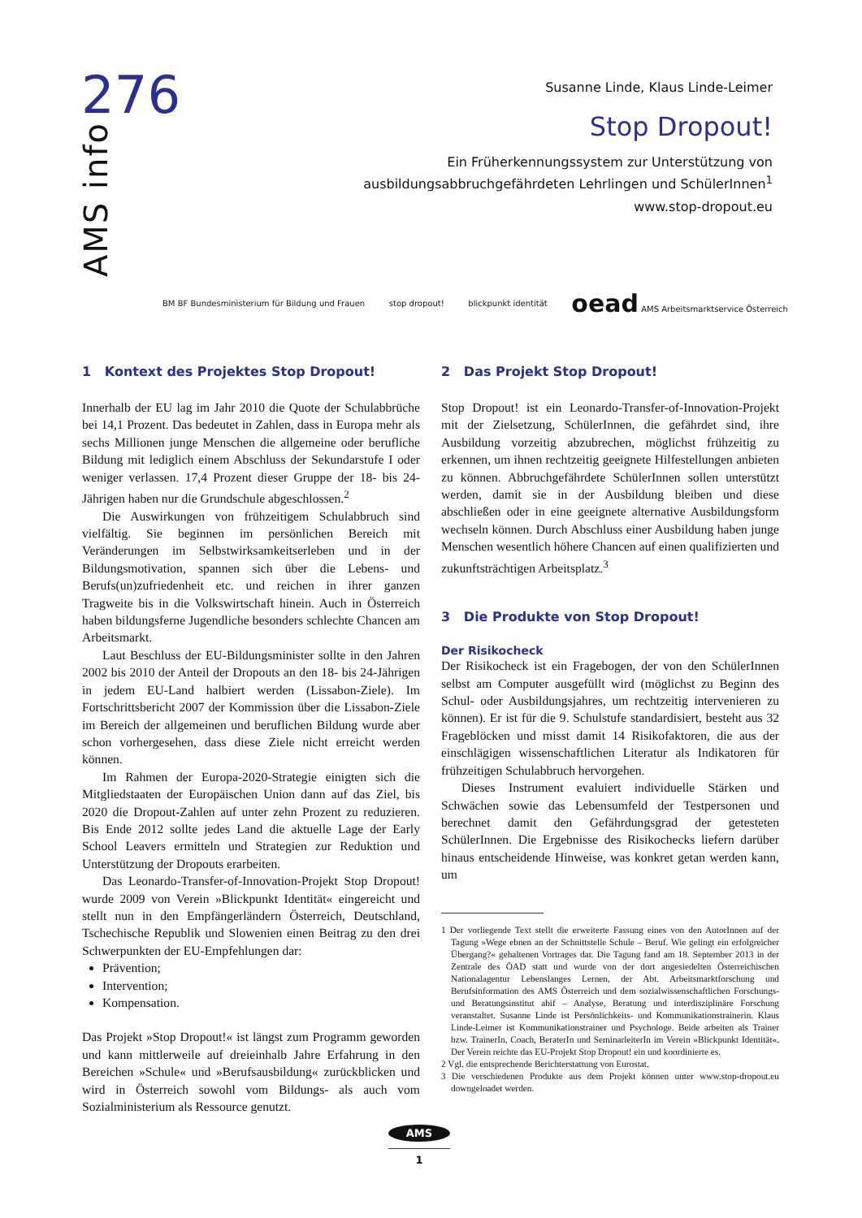276
AMS info
Susanne Linde, Klaus Linde-Leimer
Stop Dropout!
Ein Früherkennungssystem zur Unterstützung von
ausbildungsabbruchgefährdeten Lehrlingen und SchülerInnen<sup>1</sup>
www.stop-dropout.eu
BM BF Bundesministerium für Bildung und Frauen
stop dropout! blickpunkt identität
oead AMS Arbeitsmarktservice Österreich
1 Kontext des Projektes Stop Dropout!
Innerhalb der EU lag im Jahr 2010 die Quote der Schulabbrüche bei 14,1 Prozent. Das bedeutet in Zahlen, dass in Europa mehr als sechs Millionen junge Menschen die allgemeine oder berufliche Bildung mit lediglich einem Abschluss der Sekundarstufe I oder weniger verlassen. 17,4 Prozent dieser Gruppe der 18- bis 24-Jährigen haben nur die Grundschule abgeschlossen.<sup>2</sup>
Die Auswirkungen von frühzeitigem Schulabbruch sind vielfältig. Sie beginnen im persönlichen Bereich mit Veränderungen im Selbstwirksamkeitserleben und in der Bildungsmotivation, spannen sich über die Lebens- und Berufs(un)zufriedenheit etc. und reichen in ihrer ganzen Tragweite bis in die Volkswirtschaft hinein. Auch in Österreich haben bildungsferne Jugendliche besonders schlechte Chancen am Arbeitsmarkt.
Laut Beschluss der EU-Bildungsminister sollte in den Jahren 2002 bis 2010 der Anteil der Dropouts an den 18- bis 24-Jährigen in jedem EU-Land halbiert werden (Lissabon-Ziele). Im Fortschrittsbericht 2007 der Kommission über die Lissabon-Ziele im Bereich der allgemeinen und beruflichen Bildung wurde aber schon vorhergesehen, dass diese Ziele nicht erreicht werden können.
Im Rahmen der Europa-2020-Strategie einigten sich die Mitgliedstaaten der Europäischen Union dann auf das Ziel, bis 2020 die Dropout-Zahlen auf unter zehn Prozent zu reduzieren. Bis Ende 2012 sollte jedes Land die aktuelle Lage der Early School Leavers ermitteln und Strategien zur Reduktion und Unterstützung der Dropouts erarbeiten.
Das Leonardo-Transfer-of-Innovation-Projekt Stop Dropout! wurde 2009 von Verein »Blickpunkt Identität« eingereicht und stellt nun in den Empfängerländern Österreich, Deutschland, Tschechische Republik und Slowenien einen Beitrag zu den drei Schwerpunkten der EU-Empfehlungen dar:
Prävention;
Intervention;
Kompensation.
Das Projekt »Stop Dropout!« ist längst zum Programm geworden und kann mittlerweile auf dreieinhalb Jahre Erfahrung in den Bereichen »Schule« und »Berufsausbildung« zurückblicken und wird in Österreich sowohl vom Bildungs- als auch vom Sozialministerium als Ressource genutzt.
2 Das Projekt Stop Dropout!
Stop Dropout! ist ein Leonardo-Transfer-of-Innovation-Projekt mit der Zielsetzung, SchülerInnen, die gefährdet sind, ihre Ausbildung vorzeitig abzubrechen, möglichst frühzeitig zu erkennen, um ihnen rechtzeitig geeignete Hilfestellungen anbieten zu können. Abbruchgefährdete SchülerInnen sollen unterstützt werden, damit sie in der Ausbildung bleiben und diese abschließen oder in eine geeignete alternative Ausbildungsform wechseln können. Durch Abschluss einer Ausbildung haben junge Menschen wesentlich höhere Chancen auf einen qualifizierten und zukunftsträchtigen Arbeitsplatz.<sup>3</sup>
3 Die Produkte von Stop Dropout!
Der Risikocheck
Der Risikocheck ist ein Fragebogen, der von den SchülerInnen selbst am Computer ausgefüllt wird (möglichst zu Beginn des Schul- oder Ausbildungsjahres, um rechtzeitig intervenieren zu können). Er ist für die 9. Schulstufe standardisiert, besteht aus 32 Frageblöcken und misst damit 14 Risikofaktoren, die aus der einschlägigen wissenschaftlichen Literatur als Indikatoren für frühzeitigen Schulabbruch hervorgehen.
Dieses Instrument evaluiert individuelle Stärken und Schwächen sowie das Lebensumfeld der Testpersonen und berechnet damit den Gefährdungsgrad der getesteten SchülerInnen. Die Ergebnisse des Risikochecks liefern darüber hinaus entscheidende Hinweise, was konkret getan werden kann, um
1 Der vorliegende Text stellt die erweiterte Fassung eines von den AutorInnen auf der Tagung »Wege ebnen an der Schnittstelle Schule – Beruf. Wie gelingt ein erfolgreicher Übergang?« gehaltenen Vortrages dar. Die Tagung fand am 18. September 2013 in der Zentrale des ÖAD statt und wurde von der dort angesiedelten Österreichischen Nationalagentur Lebenslanges Lernen, der Abt. Arbeitsmarktforschung und Berufsinformation des AMS Österreich und dem sozialwissenschaftlichen Forschungs- und Beratungsinstitut abif – Analyse, Beratung und interdisziplinäre Forschung veranstaltet. Susanne Linde ist Persönlichkeits- und Kommunikationstrainerin. Klaus Linde-Leimer ist Kommunikationstrainer und Psychologe. Beide arbeiten als Trainer bzw. TrainerIn, Coach, BeraterIn und SeminarleiterIn im Verein »Blickpunkt Identität«. Der Verein reichte das EU-Projekt Stop Dropout! ein und koordinierte es.
2 Vgl. die entsprechende Berichterstattung von Eurostat.
3 Die verschiedenen Produkte aus dem Projekt können unter www.stop-dropout.eu downgeloadet werden.
AMS
1